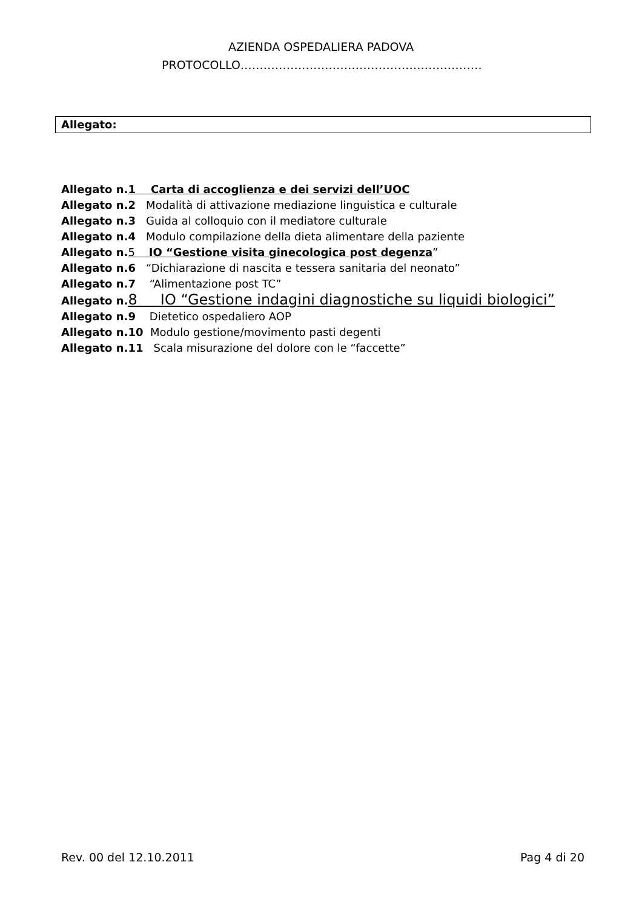AZIENDA OSPEDALIERA PADOVA
PROTOCOLLO………………………………………………………
Allegato:
Allegato n.1 Carta di accoglienza e dei servizi dell’UOC
Allegato n.2 Modalità di attivazione mediazione linguistica e culturale
Allegato n.3 Guida al colloquio con il mediatore culturale
Allegato n.4 Modulo compilazione della dieta alimentare della paziente
Allegato n. 5 IO “Gestione visita ginecologica post degenza”
Allegato n.6 “Dichiarazione di nascita e tessera sanitaria del neonato”
Allegato n.7 “Alimentazione post TC”
Allegato n. 8 IO “Gestione indagini diagnostiche su liquidi biologici”
Allegato n.9 Dietetico ospedaliero AOP
Allegato n.10 Modulo gestione/movimento pasti degenti
Allegato n.11 Scala misurazione del dolore con le “faccette”
Rev. 00 del 12.10.2011 Pag 4 di 20